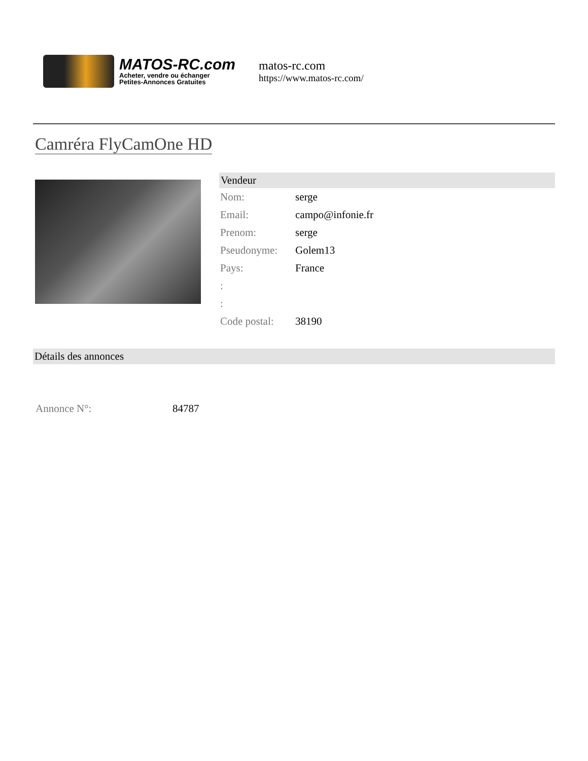MATOS-RC.com
Acheter, vendre ou échanger
Petites-Annonces Gratuites
matos-rc.com
https://www.matos-rc.com/
Camréra FlyCamOne HD
Vendeur
| Nom: | serge |
| Email: | campo@infonie.fr |
| Prenom: | serge |
| Pseudonyme: | Golem13 |
| Pays: | France |
| : | |
| : | |
| Code postal: | 38190 |
Détails des annonces
Annonce N°: 84787